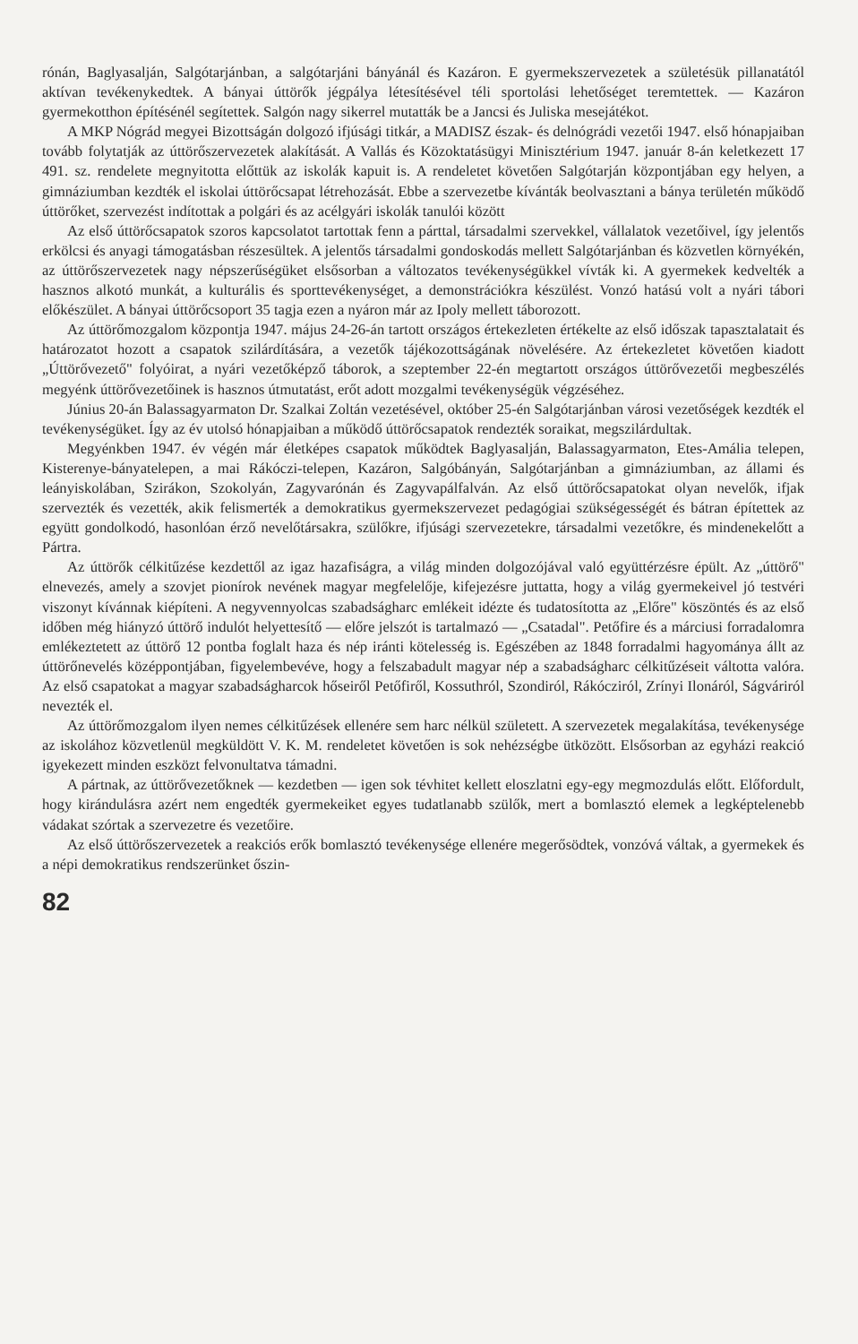rónán, Baglyasalján, Salgótarjánban, a salgótarjáni bányánál és Kazáron. E gyermekszervezetek a születésük pillanatától aktívan tevékenykedtek. A bányai úttörők jégpálya létesítésével téli sportolási lehetőséget teremtettek. — Kazáron gyermekotthon építésénél segítettek. Salgón nagy sikerrel mutatták be a Jancsi és Juliska mesejátékot.
A MKP Nógrád megyei Bizottságán dolgozó ifjúsági titkár, a MADISZ észak- és delnógrádi vezetői 1947. első hónapjaiban tovább folytatják az úttörőszervezetek alakítását. A Vallás és Közoktatásügyi Minisztérium 1947. január 8-án keletkezett 17 491. sz. rendelete megnyitotta előttük az iskolák kapuit is. A rendeletet követően Salgótarján központjában egy helyen, a gimnáziumban kezdték el iskolai úttörőcsapat létrehozását. Ebbe a szervezetbe kívánták beolvasztani a bánya területén működő úttörőket, szervezést indítottak a polgári és az acélgyári iskolák tanulói között
Az első úttörőcsapatok szoros kapcsolatot tartottak fenn a párttal, társadalmi szervekkel, vállalatok vezetőivel, így jelentős erkölcsi és anyagi támogatásban részesültek. A jelentős társadalmi gondoskodás mellett Salgótarjánban és közvetlen környékén, az úttörőszervezetek nagy népszerűségüket elsősorban a változatos tevékenységükkel vívták ki. A gyermekek kedvelték a hasznos alkotó munkát, a kulturális és sporttevékenységet, a demonstrációkra készülést. Vonzó hatású volt a nyári tábori előkészület. A bányai úttörőcsoport 35 tagja ezen a nyáron már az Ipoly mellett táborozott.
Az úttörőmozgalom központja 1947. május 24-26-án tartott országos értekezleten értékelte az első időszak tapasztalatait és határozatot hozott a csapatok szilárdítására, a vezetők tájékozottságának növelésére. Az értekezletet követően kiadott „Úttörővezető" folyóirat, a nyári vezetőképző táborok, a szeptember 22-én megtartott országos úttörővezetői megbeszélés megyénk úttörővezetőinek is hasznos útmutatást, erőt adott mozgalmi tevékenységük végzéséhez.
Június 20-án Balassagyarmaton Dr. Szalkai Zoltán vezetésével, október 25-én Salgótarjánban városi vezetőségek kezdték el tevékenységüket. Így az év utolsó hónapjaiban a működő úttörőcsapatok rendezték soraikat, megszilárdultak.
Megyénkben 1947. év végén már életképes csapatok működtek Baglyasalján, Balassagyarmaton, Etes-Amália telepen, Kisterenye-bányatelepen, a mai Rákóczi-telepen, Kazáron, Salgóbányán, Salgótarjánban a gimnáziumban, az állami és leányiskolában, Szirákon, Szokolyán, Zagyvarónán és Zagyvapálfalván. Az első úttörőcsapatokat olyan nevelők, ifjak szervezték és vezették, akik felismerték a demokratikus gyermekszervezet pedagógiai szükségességét és bátran építettek az együtt gondolkodó, hasonlóan érző nevelőtársakra, szülőkre, ifjúsági szervezetekre, társadalmi vezetőkre, és mindenekelőtt a Pártra.
Az úttörők célkitűzése kezdettől az igaz hazafiságra, a világ minden dolgozójával való együttérzésre épült. Az „úttörő" elnevezés, amely a szovjet pionírok nevének magyar megfelelője, kifejezésre juttatta, hogy a világ gyermekeivel jó testvéri viszonyt kívánnak kiépíteni. A negyvennyolcas szabadságharc emlékeit idézte és tudatosította az „Előre" köszöntés és az első időben még hiányzó úttörő indulót helyettesítő — előre jelszót is tartalmazó — „Csatadal". Petőfire és a márciusi forradalomra emlékeztetett az úttörő 12 pontba foglalt haza és nép iránti kötelesség is. Egészében az 1848 forradalmi hagyománya állt az úttörőnevelés középpontjában, figyelembevéve, hogy a felszabadult magyar nép a szabadságharc célkitűzéseit váltotta valóra. Az első csapatokat a magyar szabadságharcok hőseiről Petőfiről, Kossuthról, Szondiról, Rákócziról, Zrínyi Ilonáról, Ságváriról nevezték el.
Az úttörőmozgalom ilyen nemes célkitűzések ellenére sem harc nélkül született. A szervezetek megalakítása, tevékenysége az iskolához közvetlenül megküldött V. K. M. rendeletet követően is sok nehézségbe ütközött. Elsősorban az egyházi reakció igyekezett minden eszközt felvonultatva támadni.
A pártnak, az úttörővezetőknek — kezdetben — igen sok tévhitet kellett eloszlatni egy-egy megmozdulás előtt. Előfordult, hogy kirándulásra azért nem engedték gyermekeiket egyes tudatlanabb szülők, mert a bomlasztó elemek a legképtelenebb vádakat szórtak a szervezetre és vezetőire.
Az első úttörőszervezetek a reakciós erők bomlasztó tevékenysége ellenére megerősödtek, vonzóvá váltak, a gyermekek és a népi demokratikus rendszerünket őszin-
82